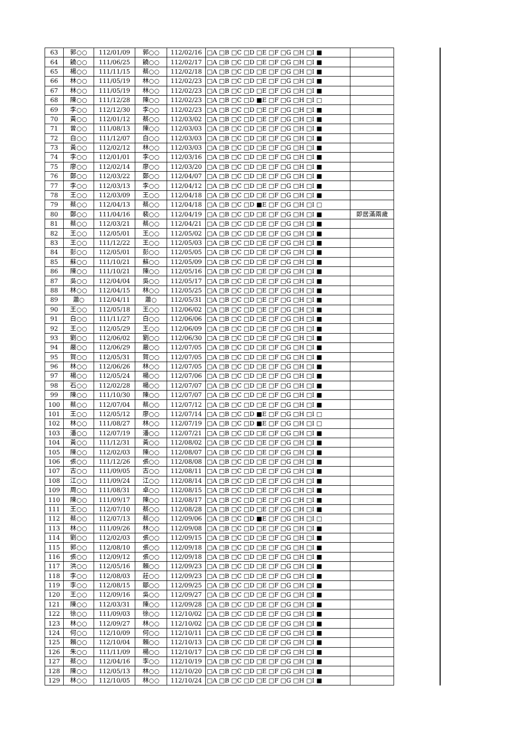| 63 | 郭○○ | 112/01/09 | 郭○○ | 112/02/16 | □A □B □C □D □E □F □G □H □I ■ | |
| 64 | 饒○○ | 111/06/25 | 饒○○ | 112/02/17 | □A □B □C □D □E □F □G □H □I ■ | |
| 65 | 楊○○ | 111/11/15 | 蔡○○ | 112/02/18 | □A □B □C □D □E □F □G □H □I ■ | |
| 66 | 林○○ | 111/05/19 | 林○○ | 112/02/23 | □A □B □C □D □E □F □G □H □I ■ | |
| 67 | 林○○ | 111/05/19 | 林○○ | 112/02/23 | □A □B □C □D □E □F □G □H □I ■ | |
| 68 | 陳○○ | 111/12/28 | 陳○○ | 112/02/23 | □A □B □C □D ■E □F □G □H □I □ | |
| 69 | 李○○ | 112/12/30 | 李○○ | 112/02/23 | □A □B □C □D □E □F □G □H □I ■ | |
| 70 | 黃○○ | 112/01/12 | 蔡○○ | 112/03/02 | □A □B □C □D □E □F □G □H □I ■ | |
| 71 | 曾○○ | 111/08/13 | 陳○○ | 112/03/03 | □A □B □C □D □E □F □G □H □I ■ | |
| 72 | 白○○ | 111/12/07 | 白○○ | 112/03/03 | □A □B □C □D □E □F □G □H □I ■ | |
| 73 | 黃○○ | 112/02/12 | 林○○ | 112/03/03 | □A □B □C □D □E □F □G □H □I ■ | |
| 74 | 李○○ | 112/01/01 | 李○○ | 112/03/16 | □A □B □C □D □E □F □G □H □I ■ | |
| 75 | 廖○○ | 112/02/14 | 廖○○ | 112/03/20 | □A □B □C □D □E □F □G □H □I ■ | |
| 76 | 鄭○○ | 112/03/22 | 鄭○○ | 112/04/07 | □A □B □C □D □E □F □G □H □I ■ | |
| 77 | 李○○ | 112/03/13 | 李○○ | 112/04/12 | □A □B □C □D □E □F □G □H □I ■ | |
| 78 | 王○○ | 112/03/09 | 王○○ | 112/04/18 | □A □B □C □D □E □F □G □H □I ■ | |
| 79 | 蔡○○ | 112/04/13 | 蔡○○ | 112/04/18 | □A □B □C □D ■E □F □G □H □I □ | |
| 80 | 鄭○○ | 111/04/16 | 裴○○ | 112/04/19 | □A □B □C □D □E □F □G □H □I ■ | 即居滿兩歲 |
| 81 | 蔡○○ | 112/03/21 | 蔡○○ | 112/04/21 | □A □B □C □D □E □F □G □H □I ■ | |
| 82 | 王○○ | 112/05/01 | 王○○ | 112/05/02 | □A □B □C □D □E □F □G □H □I ■ | |
| 83 | 王○○ | 111/12/22 | 王○○ | 112/05/03 | □A □B □C □D □E □F □G □H □I ■ | |
| 84 | 彭○○ | 112/05/01 | 彭○○ | 112/05/05 | □A □B □C □D □E □F □G □H □I ■ | |
| 85 | 蘇○○ | 111/10/21 | 蘇○○ | 112/05/09 | □A □B □C □D □E □F □G □H □I ■ | |
| 86 | 陳○○ | 111/10/21 | 陳○○ | 112/05/16 | □A □B □C □D □E □F □G □H □I ■ | |
| 87 | 吳○○ | 112/04/04 | 吳○○ | 112/05/17 | □A □B □C □D □E □F □G □H □I ■ | |
| 88 | 林○○ | 112/04/15 | 林○○ | 112/05/25 | □A □B □C □D □E □F □G □H □I ■ | |
| 89 | 蕭○ | 112/04/11 | 蕭○ | 112/05/31 | □A □B □C □D □E □F □G □H □I ■ | |
| 90 | 王○○ | 112/05/18 | 王○○ | 112/06/02 | □A □B □C □D □E □F □G □H □I ■ | |
| 91 | 白○○ | 111/11/27 | 白○○ | 112/06/06 | □A □B □C □D □E □F □G □H □I ■ | |
| 92 | 王○○ | 112/05/29 | 王○○ | 112/06/09 | □A □B □C □D □E □F □G □H □I ■ | |
| 93 | 劉○○ | 112/06/02 | 劉○○ | 112/06/30 | □A □B □C □D □E □F □G □H □I ■ | |
| 94 | 嚴○○ | 112/06/29 | 嚴○○ | 112/07/05 | □A □B □C □D □E □F □G □H □I ■ | |
| 95 | 賀○○ | 112/05/31 | 賀○○ | 112/07/05 | □A □B □C □D □E □F □G □H □I ■ | |
| 96 | 林○○ | 112/06/26 | 林○○ | 112/07/05 | □A □B □C □D □E □F □G □H □I ■ | |
| 97 | 楊○○ | 112/05/24 | 楊○○ | 112/07/06 | □A □B □C □D □E □F □G □H □I ■ | |
| 98 | 石○○ | 112/02/28 | 楊○○ | 112/07/07 | □A □B □C □D □E □F □G □H □I ■ | |
| 99 | 陳○○ | 111/10/30 | 陳○○ | 112/07/07 | □A □B □C □D □E □F □G □H □I ■ | |
| 100 | 蔡○○ | 112/07/04 | 蔡○○ | 112/07/12 | □A □B □C □D □E □F □G □H □I ■ | |
| 101 | 王○○ | 112/05/12 | 廖○○ | 112/07/14 | □A □B □C □D ■E □F □G □H □I □ | |
| 102 | 林○○ | 111/08/27 | 林○○ | 112/07/19 | □A □B □C □D ■E □F □G □H □I □ | |
| 103 | 潘○○ | 112/07/19 | 潘○○ | 112/07/21 | □A □B □C □D □E □F □G □H □I ■ | |
| 104 | 黃○○ | 111/12/31 | 黃○○ | 112/08/02 | □A □B □C □D □E □F □G □H □I ■ | |
| 105 | 陳○○ | 112/02/03 | 陳○○ | 112/08/07 | □A □B □C □D □E □F □G □H □I ■ | |
| 106 | 張○○ | 111/12/26 | 張○○ | 112/08/08 | □A □B □C □D □E □F □G □H □I ■ | |
| 107 | 古○○ | 111/09/05 | 古○○ | 112/08/11 | □A □B □C □D □E □F □G □H □I ■ | |
| 108 | 江○○ | 111/09/24 | 江○○ | 112/08/14 | □A □B □C □D □E □F □G □H □I ■ | |
| 109 | 周○○ | 111/08/31 | 卓○○ | 112/08/15 | □A □B □C □D □E □F □G □H □I ■ | |
| 110 | 陳○○ | 111/09/17 | 陳○○ | 112/08/17 | □A □B □C □D □E □F □G □H □I ■ | |
| 111 | 王○○ | 112/07/10 | 蔡○○ | 112/08/28 | □A □B □C □D □E □F □G □H □I ■ | |
| 112 | 蔡○○ | 112/07/13 | 蔡○○ | 112/09/06 | □A □B □C □D ■E □F □G □H □I □ | |
| 113 | 林○○ | 111/09/26 | 林○○ | 112/09/08 | □A □B □C □D □E □F □G □H □I ■ | |
| 114 | 劉○○ | 112/02/03 | 張○○ | 112/09/15 | □A □B □C □D □E □F □G □H □I ■ | |
| 115 | 郭○○ | 112/08/10 | 張○○ | 112/09/18 | □A □B □C □D □E □F □G □H □I ■ | |
| 116 | 張○○ | 112/09/12 | 張○○ | 112/09/18 | □A □B □C □D □E □F □G □H □I ■ | |
| 117 | 洪○○ | 112/05/16 | 賴○○ | 112/09/23 | □A □B □C □D □E □F □G □H □I ■ | |
| 118 | 李○○ | 112/08/03 | 莊○○ | 112/09/23 | □A □B □C □D □E □F □G □H □I ■ | |
| 119 | 李○○ | 112/08/15 | 鄒○○ | 112/09/25 | □A □B □C □D □E □F □G □H □I ■ | |
| 120 | 王○○ | 112/09/16 | 吳○○ | 112/09/27 | □A □B □C □D □E □F □G □H □I ■ | |
| 121 | 陳○○ | 112/03/31 | 陳○○ | 112/09/28 | □A □B □C □D □E □F □G □H □I ■ | |
| 122 | 徐○○ | 111/09/03 | 徐○○ | 112/10/02 | □A □B □C □D □E □F □G □H □I ■ | |
| 123 | 林○○ | 112/09/27 | 林○○ | 112/10/02 | □A □B □C □D □E □F □G □H □I ■ | |
| 124 | 何○○ | 112/10/09 | 何○○ | 112/10/11 | □A □B □C □D □E □F □G □H □I ■ | |
| 125 | 賴○○ | 112/10/04 | 賴○○ | 112/10/13 | □A □B □C □D □E □F □G □H □I ■ | |
| 126 | 朱○○ | 111/11/09 | 楊○○ | 112/10/17 | □A □B □C □D □E □F □G □H □I ■ | |
| 127 | 蔡○○ | 112/04/16 | 李○○ | 112/10/19 | □A □B □C □D □E □F □G □H □I ■ | |
| 128 | 陳○○ | 112/05/13 | 林○○ | 112/10/20 | □A □B □C □D □E □F □G □H □I ■ | |
| 129 | 林○○ | 112/10/05 | 林○○ | 112/10/24 | □A □B □C □D □E □F □G □H □I ■ | |